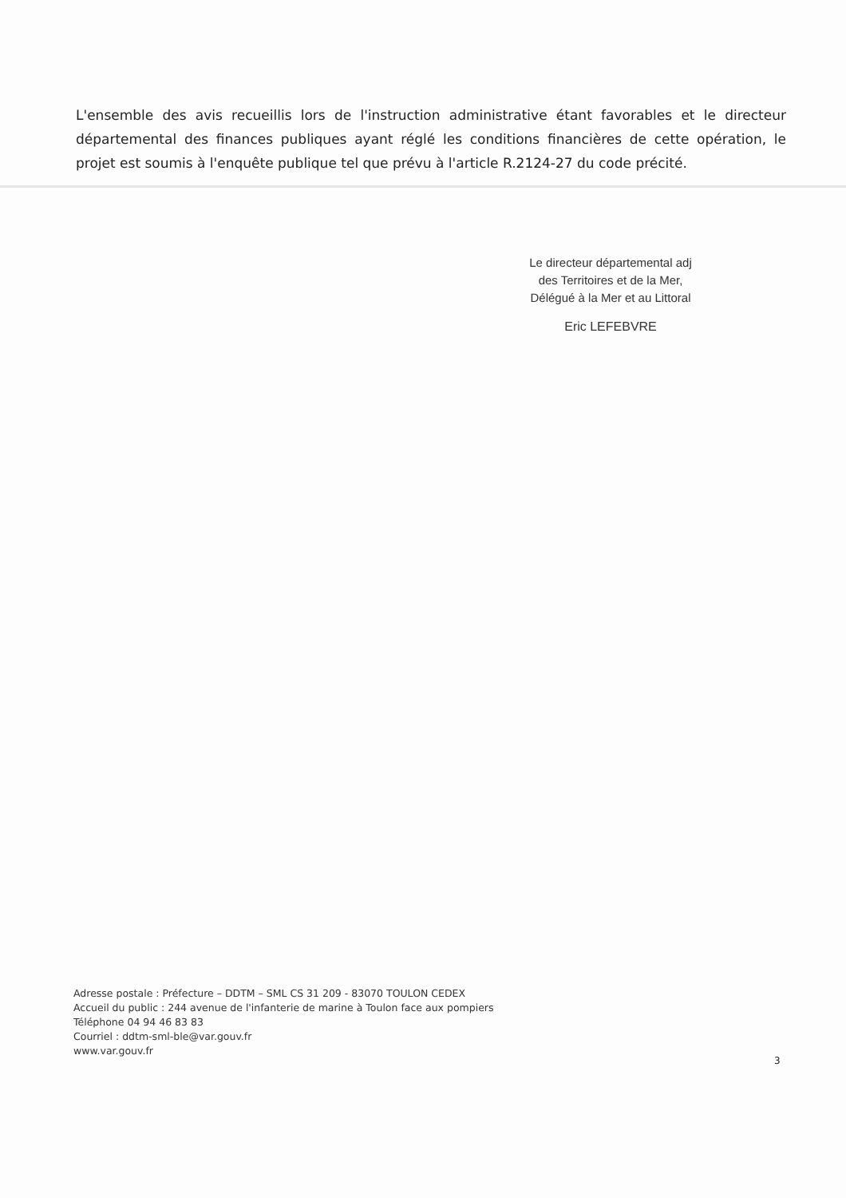L'ensemble des avis recueillis lors de l'instruction administrative étant favorables et le directeur départemental des finances publiques ayant réglé les conditions financières de cette opération, le projet est soumis à l'enquête publique tel que prévu à l'article R.2124-27 du code précité.
Le directeur départemental adj
des Territoires et de la Mer,
Délégué à la Mer et au Littoral
Eric LEFEBVRE
Adresse postale : Préfecture – DDTM – SML CS 31 209 - 83070 TOULON CEDEX
Accueil du public : 244 avenue de l'infanterie de marine à Toulon face aux pompiers
Téléphone 04 94 46 83 83
Courriel : ddtm-sml-ble@var.gouv.fr
www.var.gouv.fr
3